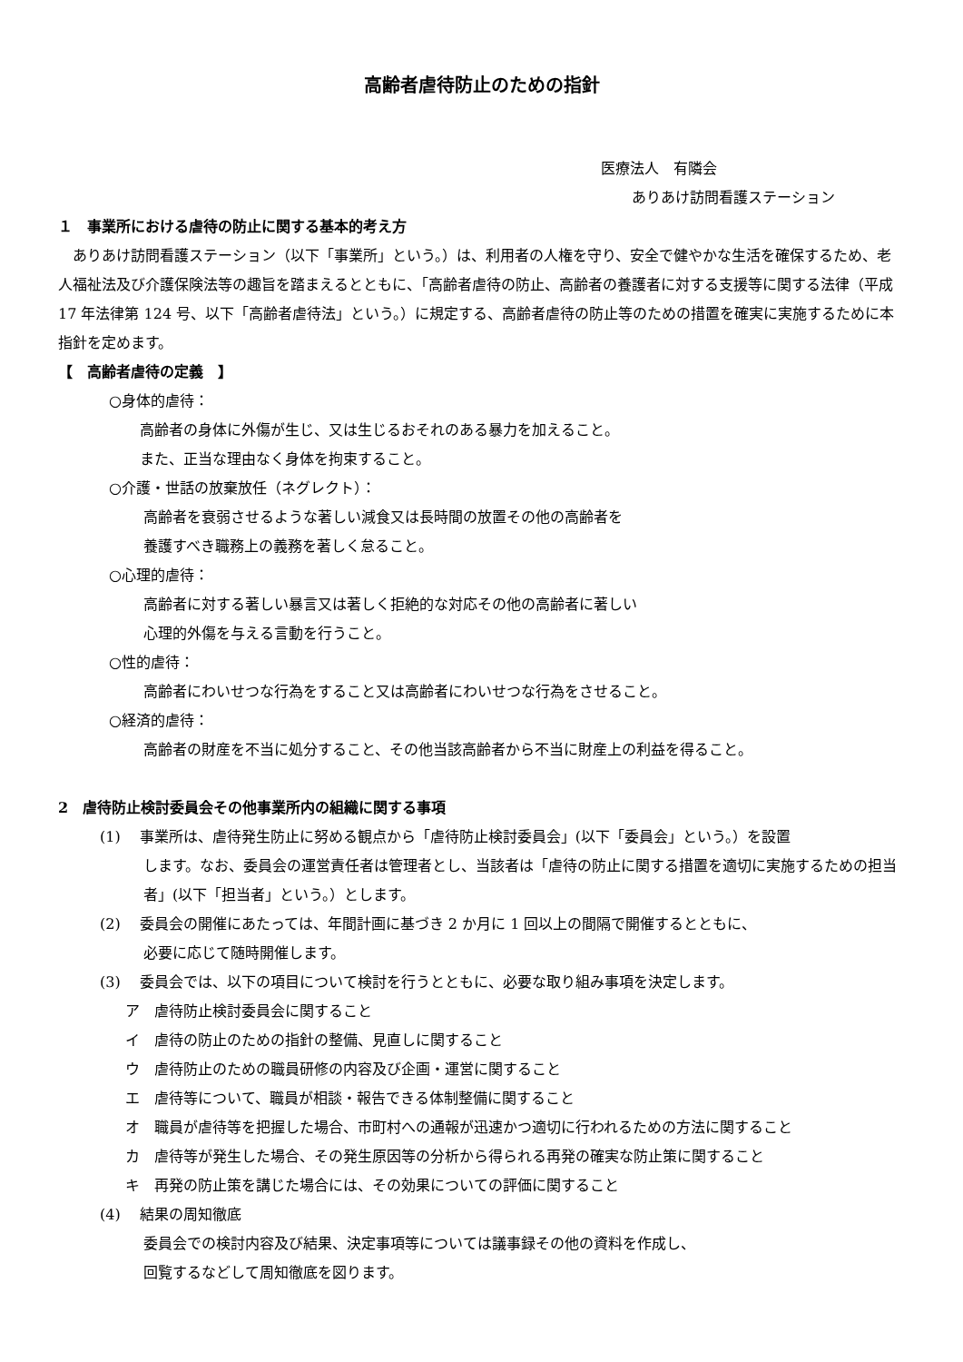高齢者虐待防止のための指針
医療法人　有隣会
ありあけ訪問看護ステーション
１　事業所における虐待の防止に関する基本的考え方
　ありあけ訪問看護ステーション（以下「事業所」という。）は、利用者の人権を守り、安全で健やかな生活を確保するため、老人福祉法及び介護保険法等の趣旨を踏まえるとともに、「高齢者虐待の防止、高齢者の養護者に対する支援等に関する法律（平成 17 年法律第 124 号、以下「高齢者虐待法」という。）に規定する、高齢者虐待の防止等のための措置を確実に実施するために本指針を定めます。
【　高齢者虐待の定義　】
○身体的虐待：
高齢者の身体に外傷が生じ、又は生じるおそれのある暴力を加えること。
また、正当な理由なく身体を拘束すること。
○介護・世話の放棄放任（ネグレクト）：
高齢者を衰弱させるような著しい減食又は長時間の放置その他の高齢者を
養護すべき職務上の義務を著しく怠ること。
○心理的虐待：
高齢者に対する著しい暴言又は著しく拒絶的な対応その他の高齢者に著しい
心理的外傷を与える言動を行うこと。
○性的虐待：
高齢者にわいせつな行為をすること又は高齢者にわいせつな行為をさせること。
○経済的虐待：
高齢者の財産を不当に処分すること、その他当該高齢者から不当に財産上の利益を得ること。
2　虐待防止検討委員会その他事業所内の組織に関する事項
(1)　 事業所は、虐待発生防止に努める観点から「虐待防止検討委員会」(以下「委員会」という。）を設置
します。なお、委員会の運営責任者は管理者とし、当該者は「虐待の防止に関する措置を適切に実施するための担当者」(以下「担当者」という。）とします。
(2)　 委員会の開催にあたっては、年間計画に基づき 2 か月に 1 回以上の間隔で開催するとともに、
必要に応じて随時開催します。
(3)　 委員会では、以下の項目について検討を行うとともに、必要な取り組み事項を決定します。
ア　虐待防止検討委員会に関すること
イ　虐待の防止のための指針の整備、見直しに関すること
ウ　虐待防止のための職員研修の内容及び企画・運営に関すること
エ　虐待等について、職員が相談・報告できる体制整備に関すること
オ　職員が虐待等を把握した場合、市町村への通報が迅速かつ適切に行われるための方法に関すること
カ　虐待等が発生した場合、その発生原因等の分析から得られる再発の確実な防止策に関すること
キ　再発の防止策を講じた場合には、その効果についての評価に関すること
(4)　 結果の周知徹底
委員会での検討内容及び結果、決定事項等については議事録その他の資料を作成し、
回覧するなどして周知徹底を図ります。